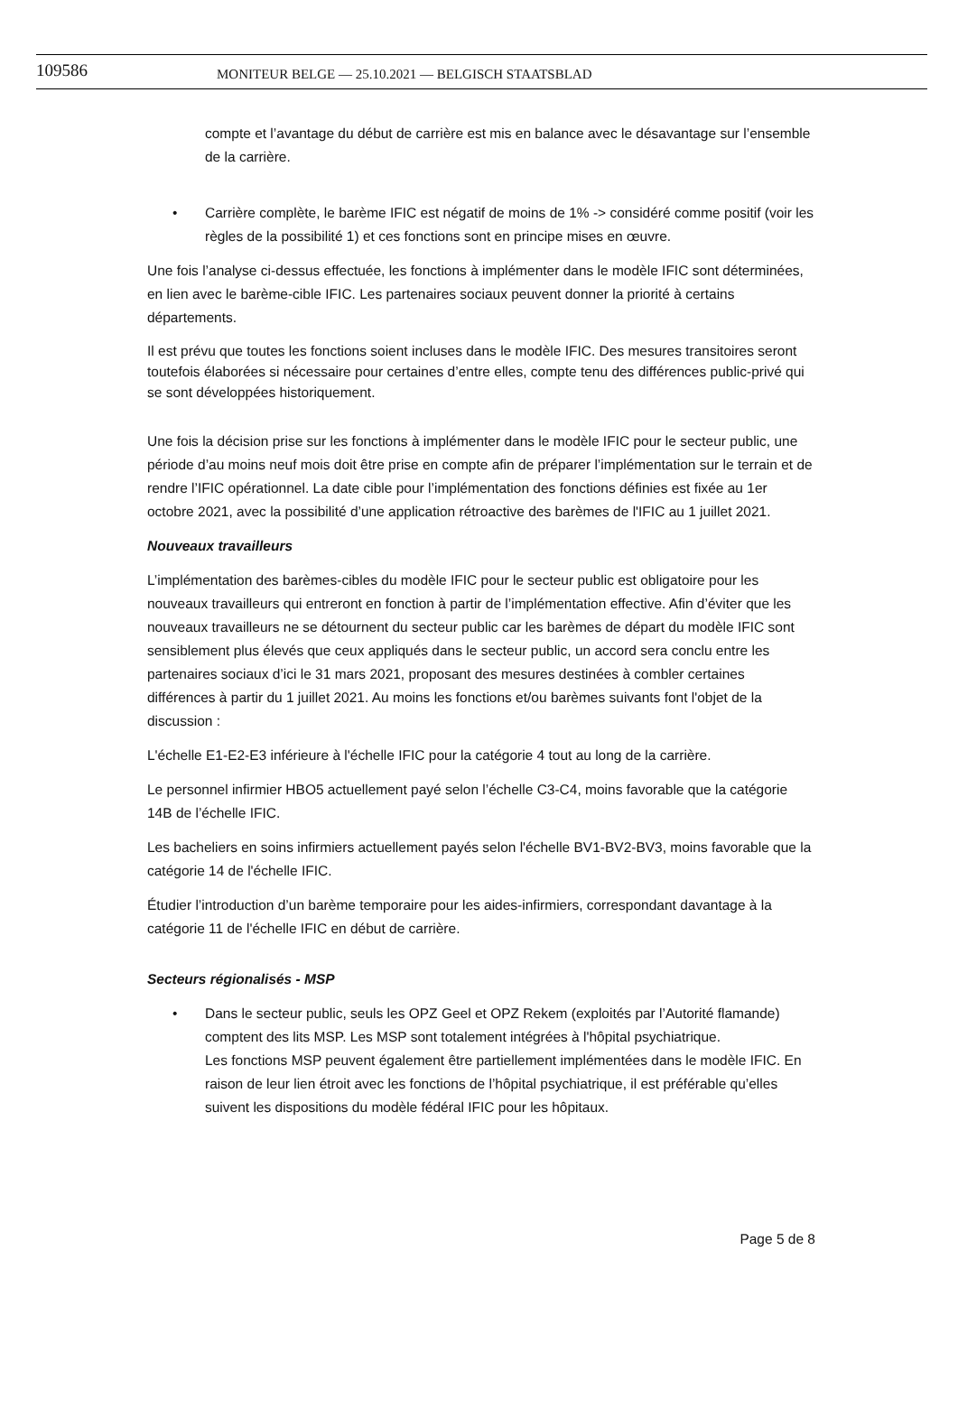109586
MONITEUR BELGE — 25.10.2021 — BELGISCH STAATSBLAD
compte et l’avantage du début de carrière est mis en balance avec le désavantage sur l’ensemble de la carrière.
• Carrière complète, le barème IFIC est négatif de moins de 1% -> considéré comme positif (voir les règles de la possibilité 1) et ces fonctions sont en principe mises en œuvre.
Une fois l’analyse ci-dessus effectuée, les fonctions à implémenter dans le modèle IFIC sont déterminées, en lien avec le barème-cible IFIC. Les partenaires sociaux peuvent donner la priorité à certains départements.
Il est prévu que toutes les fonctions soient incluses dans le modèle IFIC. Des mesures transitoires seront toutefois élaborées si nécessaire pour certaines d’entre elles, compte tenu des différences public-privé qui se sont développées historiquement.
Une fois la décision prise sur les fonctions à implémenter dans le modèle IFIC pour le secteur public, une période d’au moins neuf mois doit être prise en compte afin de préparer l’implémentation sur le terrain et de rendre l’IFIC opérationnel. La date cible pour l’implémentation des fonctions définies est fixée au 1er octobre 2021, avec la possibilité d’une application rétroactive des barèmes de l'IFIC au 1 juillet 2021.
Nouveaux travailleurs
L’implémentation des barèmes-cibles du modèle IFIC pour le secteur public est obligatoire pour les nouveaux travailleurs qui entreront en fonction à partir de l’implémentation effective. Afin d’éviter que les nouveaux travailleurs ne se détournent du secteur public car les barèmes de départ du modèle IFIC sont sensiblement plus élevés que ceux appliqués dans le secteur public, un accord sera conclu entre les partenaires sociaux d’ici le 31 mars 2021, proposant des mesures destinées à combler certaines différences à partir du 1 juillet 2021. Au moins les fonctions et/ou barèmes suivants font l'objet de la discussion :
L'échelle E1-E2-E3 inférieure à l'échelle IFIC pour la catégorie 4 tout au long de la carrière.
Le personnel infirmier HBO5 actuellement payé selon l’échelle C3-C4, moins favorable que la catégorie 14B de l’échelle IFIC.
Les bacheliers en soins infirmiers actuellement payés selon l'échelle BV1-BV2-BV3, moins favorable que la catégorie 14 de l'échelle IFIC.
Étudier l’introduction d’un barème temporaire pour les aides-infirmiers, correspondant davantage à la catégorie 11 de l'échelle IFIC en début de carrière.
Secteurs régionalisés - MSP
• Dans le secteur public, seuls les OPZ Geel et OPZ Rekem (exploités par l’Autorité flamande) comptent des lits MSP. Les MSP sont totalement intégrées à l'hôpital psychiatrique.
Les fonctions MSP peuvent également être partiellement implémentées dans le modèle IFIC. En raison de leur lien étroit avec les fonctions de l’hôpital psychiatrique, il est préférable qu’elles suivent les dispositions du modèle fédéral IFIC pour les hôpitaux.
Page 5 de 8